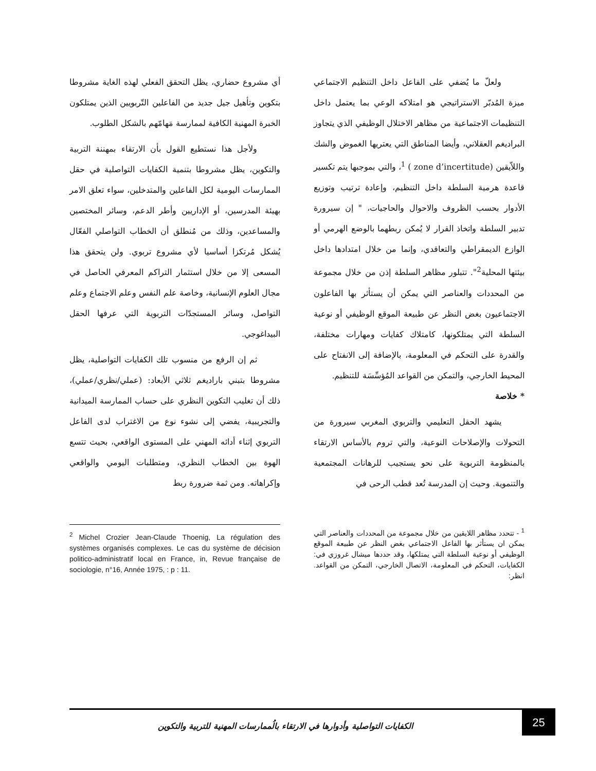ولعلّ ما يُضفي على الفاعل داخل التنظيم الاجتماعي ميزة المُدبّر الاستراتيجي هو امتلاكه الوعي بما يعتمل داخل التنظيمات الاجتماعية من مظاهر الاختلال الوظيفي الذي يتجاوز البراديغم العقلاني، وأيضا المناطق التي يعتريها الغموض والشك واللاّيقين (zone d’incertitude ) <sup>1</sup>، والتي بموجبها يتم تكسير قاعدة هرمية السلطة داخل التنظيم، وإعادة ترتيب وتوزيع الأدوار بحسب الظروف والاحوال والحاجيات، " إن سيرورة تدبير السلطة واتخاذ القرار لا يُمكن ربطهما بالوضع الهرمي أو الوازع الديمقراطي والتعاقدي، وإنما من خلال امتدادها داخل بيئتها المحلية<sup>2</sup>". تتبلور مظاهر السلطة إذن من خلال مجموعة من المحددات والعناصر التي يمكن أن يستأثر بها الفاعلون الاجتماعيون بغض النظر عن طبيعة الموقع الوظيفي أو نوعية السلطة التي يمتلكونها، كامتلاك كفايات ومهارات مختلفة، والقدرة على التحكم في المعلومة، بالإضافة إلى الانفتاح على المحيط الخارجي، والتمكن من القواعد المُؤسِّسَة للتنظيم.
* خلاصة
يشهد الحقل التعليمي والتربوي المغربي سيرورة من التحولات والإصلاحات النوعية، والتي تروم بالأساس الارتقاء بالمنظومة التربوية على نحو يستجيب للرهانات المجتمعية والتنموية. وحيث إن المدرسة تُعد قطب الرحى في
<sup>1</sup> - تتحدد مظاهر اللايقين من خلال مجموعة من المحددات والعناصر التي يمكن ان يستأثر بها الفاعل الاجتماعي بغض النظر عن طبيعة الموقع الوظيفي أو نوعية السلطة التي يمتلكها، وقد حددها ميشال غروزي في: الكفايات، التحكم في المعلومة، الاتصال الخارجي، التمكن من القواعد. انظر:
أي مشروع حضاري، يظل التحقق الفعلي لهذه الغاية مشروطا بتكوين وتأهيل جيل جديد من الفاعلين التّربويين الذين يمتلكون الخبرة المهنية الكافية لممارسة مَهامّهم بالشكل الطلوب.
ولأجل هذا نستطيع القول بأن الارتقاء بمهننة التربية والتكوين، يظل مشروطا بتنمية الكفايات التواصلية في حقل الممارسات اليومية لكل الفاعلين والمتدخلين، سواء تعلق الامر بهيئة المدرسين، أو الإداريين وأطر الدعم، وسائر المختصين والمساعدين، وذلك من مُنطلق أن الخطاب التواصلي الفعّال يُشكل مُرتكزا أساسيا لأي مشروع تربوي. ولن يتحقق هذا المسعى إلا من خلال استثمار التراكم المعرفي الحاصل في مجال العلوم الإنسانية، وخاصة علم النفس وعلم الاجتماع وعلم التواصل، وسائر المستجدّات التربوية التي عرفها الحقل البيداغوجي.
ثم إن الرفع من منسوب تلك الكفايات التواصلية، يظل مشروطا بتبني باراديغم ثلاثي الأبعاد: (عملي/نظري/عملي)، ذلك أن تغليب التكوين النظري على حساب الممارسة الميدانية والتجريبية، يفضي إلى نشوء نوع من الاغتراب لدى الفاعل التربوي إثناء أدائه المهني على المستوى الواقعي، بحيث تتسع الهوة بين الخطاب النظري، ومتطلبات اليومي والواقعي وإكراهاته. ومن ثمة ضرورة ربط
<sup>2</sup> Michel Crozier Jean-Claude Thoenig, La régulation des systèmes organisés complexes. Le cas du système de décision politico-administratif local en France, in, Revue française de sociologie, n°16, Année 1975, : p : 11.
الكفايات التواصلية وأدوارها في الارتقاء بالُممارسات المهنية للتربية والتكوين
25